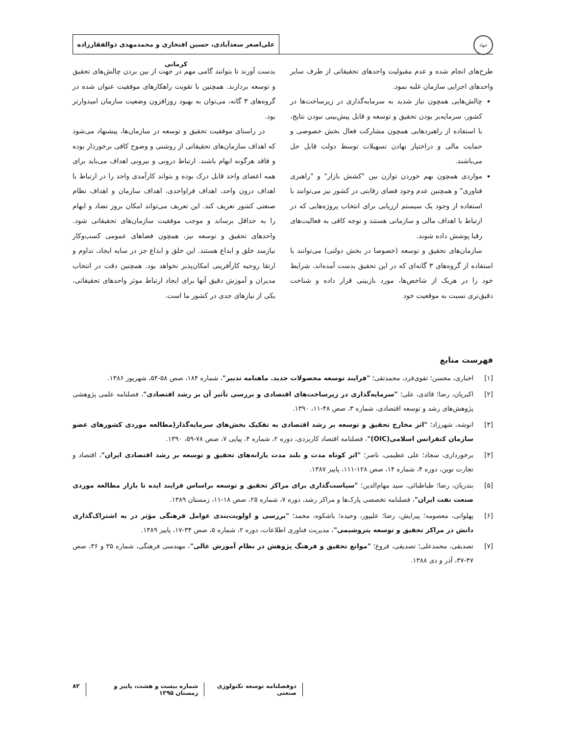جهاد
علی‌اصغر سعدآبادی، حسین افتخاری و محمدمهدی ذوالفقارزاده کرمانی
طرح‌های انجام شده و عدم مقبولیت واحدهای تحقیقاتی از طرف سایر واحدهای اجرایی سازمان غلبه نمود.
چالش‌هایی همچون نیاز شدید به سرمایه‌گذاری در زیرساخت‌ها در کشور، سرمایه‌بر بودن تحقیق و توسعه و قابل پیش‌بینی نبودن نتایج، با استفاده از راهبردهایی همچون مشارکت فعال بخش خصوصی و حمایت مالی و دراختیار نهادن تسهیلات توسط دولت قابل حل می‌باشند.
مواردی همچون بهم خوردن توازن بین "کشش بازار" و "راهبری فناوری" و همچنین عدم وجود فضای رقابتی در کشور نیز می‌توانند با استفاده از وجود یک سیستم ارزیابی برای انتخاب پروژه‌هایی که در ارتباط با اهداف مالی و سازمانی هستند و توجه کافی به فعالیت‌های رقبا پوشش داده شوند.
سازمان‌های تحقیق و توسعه (خصوصا در بخش دولتی) می‌توانند با استفاده از گروه‌های ۳ گانه‌ای که در این تحقیق بدست آمده‌اند، شرایط خود را در هریک از شاخص‌ها، مورد بازبینی قرار داده و شناخت دقیق‌تری نسبت به موقعیت خود
بدست آورند تا بتوانند گامی مهم در جهت از بین بردن چالش‌های تحقیق و توسعه بردارند. همچنین با تقویت راهکارهای موفقیت عنوان شده در گروه‌های ۳ گانه، می‌توان به بهبود روزافزون وضعیت سازمان امیدوارتر بود.
در راستای موفقیت تحقیق و توسعه در سازمان‌ها، پیشنهاد می‌شود که اهداف سازمان‌های تحقیقاتی از روشنی و وضوح کافی برخوردار بوده و فاقد هرگونه ابهام باشند. ارتباط درونی و بیرونی اهداف می‌باید برای همه اعضای واحد قابل درک بوده و بتواند کارآمدی واحد را در ارتباط با اهداف درون واحد، اهداف فراواحدی، اهداف سازمان و اهداف نظام صنعتی کشور تعریف کند. این تعریف می‌تواند امکان بروز تضاد و ابهام را به حداقل برساند و موجب موفقیت سازمان‌های تحقیقاتی شود. واحدهای تحقیق و توسعه نیز، همچون فضاهای عمومی کسب‌وکار نیازمند خلق و ابداع هستند. این خلق و ابداع جز در سایه ایجاد، تداوم و ارتقا روحیه کارآفرینی امکان‌پذیر نخواهد بود. همچنین دقت در انتخاب مدیران و آموزش دقیق آنها برای ایجاد ارتباط موثر واحدهای تحقیقاتی، یکی از نیازهای جدی در کشور ما است.
فهرست منابع
[۱] اخباری، محسن؛ تقوی‌فرد، محمدتقی؛ "فرایند توسعه محصولات جدید. ماهنامه تدبیر"، شماره ۱۸۴، صص ۵۸-۵۴، شهریور ۱۳۸۶.
[۲] اکبریان، رضا؛ قائدی، علی؛ "سرمایه‌گذاری در زیرساخت‌های اقتصادی و بررسی تأثیر آن بر رشد اقتصادی"، فصلنامه علمی پژوهشی پژوهش‌های رشد و توسعه اقتصادی، شماره ۳، صص ۴۸-۱۱، ۱۳۹۰.
[۳] انوشه، شهرزاد؛ "اثر مخارج تحقیق و توسعه بر رشد اقتصادی به تفکیک بخش‌های سرمایه‌گذار(مطالعه موردی کشورهای عضو سازمان کنفرانس اسلامی(OIC)"، فصلنامه اقتصاد کاربردی، دوره ۲، شماره ۴، پیاپی ۷، صص ۷۸-۵۹، ۱۳۹۰.
[۴] برخورداری، سجاد؛ علی عظیمی، ناصر؛ "اثر کوتاه مدت و بلند مدت یارانه‌های تحقیق و توسعه بر رشد اقتصادی ایران"، اقتصاد و تجارت نوین، دوره ۴، شماره ۱۴، صص ۱۲۸-۱۱۱، پاییز ۱۳۸۷.
[۵] بندریان، رضا؛ طباطبائی، سید مهام‌الدین؛ "سیاست‌گذاری برای مراکز تحقیق و توسعه براساس فرایند ایده تا بازار مطالعه موردی صنعت نفت ایران"، فصلنامه تخصصی پارک‌ها و مراکز رشد، دوره ۷، شماره ۲۵، صص ۱۸-۱۱، زمستان ۱۳۸۹.
[۶] پهلوانی، معصومه؛ پیرایش، رضا؛ علیپور، وحیده؛ باشکوه، محمد؛ "بررسی و اولویت‌بندی عوامل فرهنگی مؤثر در به اشتراک‌گذاری دانش در مراکز تحقیق و توسعه پتروشیمی"، مدیریت فناوری اطلاعات، دوره ۲، شماره ۵، صص ۳۴-۱۷، پاییز ۱۳۸۹.
[۷] تصدیقی، محمدعلی؛ تصدیقی، فروغ؛ "موانع تحقیق و فرهنگ پژوهش در نظام آموزش عالی"، مهندسی فرهنگی، شماره ۳۵ و ۳۶، صص ۴۷-۳۷، آذر و دی ۱۳۸۸.
دوفصلنامه توسعه تکنولوژی صنعتی شماره بیست و هشت، پاییز و زمستان ۱۳۹۵ ۸۳